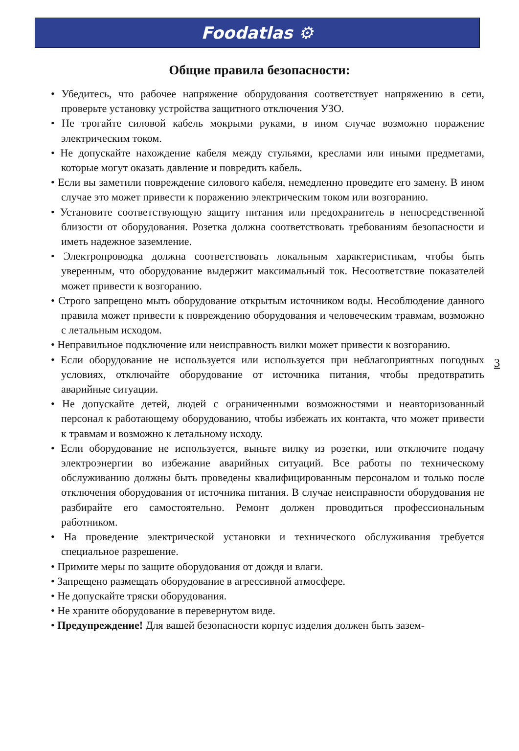Foodatlas ⚙
Общие правила безопасности:
• Убедитесь, что рабочее напряжение оборудования соответствует напряжению в сети, проверьте установку устройства защитного отключения УЗО.
• Не трогайте силовой кабель мокрыми руками, в ином случае возможно поражение электрическим током.
• Не допускайте нахождение кабеля между стульями, креслами или иными предметами, которые могут оказать давление и повредить кабель.
• Если вы заметили повреждение силового кабеля, немедленно проведите его замену. В ином случае это может привести к поражению электрическим током или возгоранию.
• Установите соответствующую защиту питания или предохранитель в непосредственной близости от оборудования. Розетка должна соответствовать требованиям безопасности и иметь надежное заземление.
• Электропроводка должна соответствовать локальным характеристикам, чтобы быть уверенным, что оборудование выдержит максимальный ток. Несоответствие показателей может привести к возгоранию.
• Строго запрещено мыть оборудование открытым источником воды. Несоблюдение данного правила может привести к повреждению оборудования и человеческим травмам, возможно с летальным исходом.
• Неправильное подключение или неисправность вилки может привести к возгоранию.
• Если оборудование не используется или используется при неблагоприятных погодных условиях, отключайте оборудование от источника питания, чтобы предотвратить аварийные ситуации.
• Не допускайте детей, людей с ограниченными возможностями и неавторизованный персонал к работающему оборудованию, чтобы избежать их контакта, что может привести к травмам и возможно к летальному исходу.
• Если оборудование не используется, выньте вилку из розетки, или отключите подачу электроэнергии во избежание аварийных ситуаций. Все работы по техническому обслуживанию должны быть проведены квалифицированным персоналом и только после отключения оборудования от источника питания. В случае неисправности оборудования не разбирайте его самостоятельно. Ремонт должен проводиться профессиональным работником.
• На проведение электрической установки и технического обслуживания требуется специальное разрешение.
• Примите меры по защите оборудования от дождя и влаги.
• Запрещено размещать оборудование в агрессивной атмосфере.
• Не допускайте тряски оборудования.
• Не храните оборудование в перевернутом виде.
• Предупреждение! Для вашей безопасности корпус изделия должен быть зазем-
3